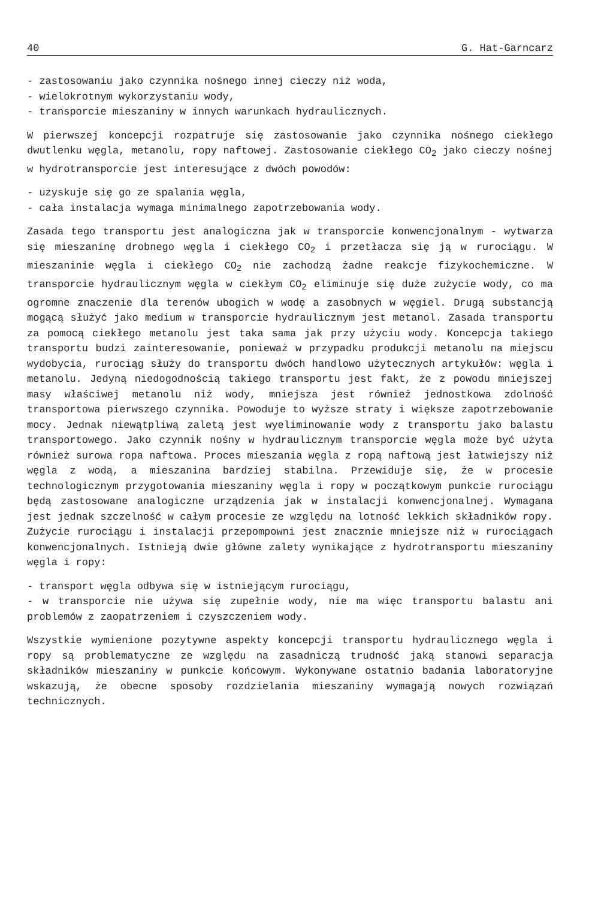40 G. Hat-Garncarz
- zastosowaniu jako czynnika nośnego innej cieczy niż woda,
- wielokrotnym wykorzystaniu wody,
- transporcie mieszaniny w innych warunkach hydraulicznych.
W pierwszej koncepcji rozpatruje się zastosowanie jako czynnika nośnego ciekłego dwutlenku węgla, metanolu, ropy naftowej. Zastosowanie ciekłego CO<sub>2</sub> jako cieczy nośnej w hydrotransporcie jest interesujące z dwóch powodów:
- uzyskuje się go ze spalania węgla,
- cała instalacja wymaga minimalnego zapotrzebowania wody.
Zasada tego transportu jest analogiczna jak w transporcie konwencjonalnym - wytwarza się mieszaninę drobnego węgla i ciekłego CO<sub>2</sub> i przetłacza się ją w rurociągu. W mieszaninie węgla i ciekłego CO<sub>2</sub> nie zachodzą żadne reakcje fizykochemiczne. W transporcie hydraulicznym węgla w ciekłym CO<sub>2</sub> eliminuje się duże zużycie wody, co ma ogromne znaczenie dla terenów ubogich w wodę a zasobnych w węgiel. Drugą substancją mogącą służyć jako medium w transporcie hydraulicznym jest metanol. Zasada transportu za pomocą ciekłego metanolu jest taka sama jak przy użyciu wody. Koncepcja takiego transportu budzi zainteresowanie, ponieważ w przypadku produkcji metanolu na miejscu wydobycia, rurociąg służy do transportu dwóch handlowo użytecznych artykułów: węgla i metanolu. Jedyną niedogodnością takiego transportu jest fakt, że z powodu mniejszej masy właściwej metanolu niż wody, mniejsza jest również jednostkowa zdolność transportowa pierwszego czynnika. Powoduje to wyższe straty i większe zapotrzebowanie mocy. Jednak niewątpliwą zaletą jest wyeliminowanie wody z transportu jako balastu transportowego. Jako czynnik nośny w hydraulicznym transporcie węgla może być użyta również surowa ropa naftowa. Proces mieszania węgla z ropą naftową jest łatwiejszy niż węgla z wodą, a mieszanina bardziej stabilna. Przewiduje się, że w procesie technologicznym przygotowania mieszaniny węgla i ropy w początkowym punkcie rurociągu będą zastosowane analogiczne urządzenia jak w instalacji konwencjonalnej. Wymagana jest jednak szczelność w całym procesie ze względu na lotność lekkich składników ropy. Zużycie rurociągu i instalacji przepompowni jest znacznie mniejsze niż w rurociągach konwencjonalnych. Istnieją dwie główne zalety wynikające z hydrotransportu mieszaniny węgla i ropy:
- transport węgla odbywa się w istniejącym rurociągu,
- w transporcie nie używa się zupełnie wody, nie ma więc transportu balastu ani problemów z zaopatrzeniem i czyszczeniem wody.
Wszystkie wymienione pozytywne aspekty koncepcji transportu hydraulicznego węgla i ropy są problematyczne ze względu na zasadniczą trudność jaką stanowi separacja składników mieszaniny w punkcie końcowym. Wykonywane ostatnio badania laboratoryjne wskazują, że obecne sposoby rozdzielania mieszaniny wymagają nowych rozwiązań technicznych.